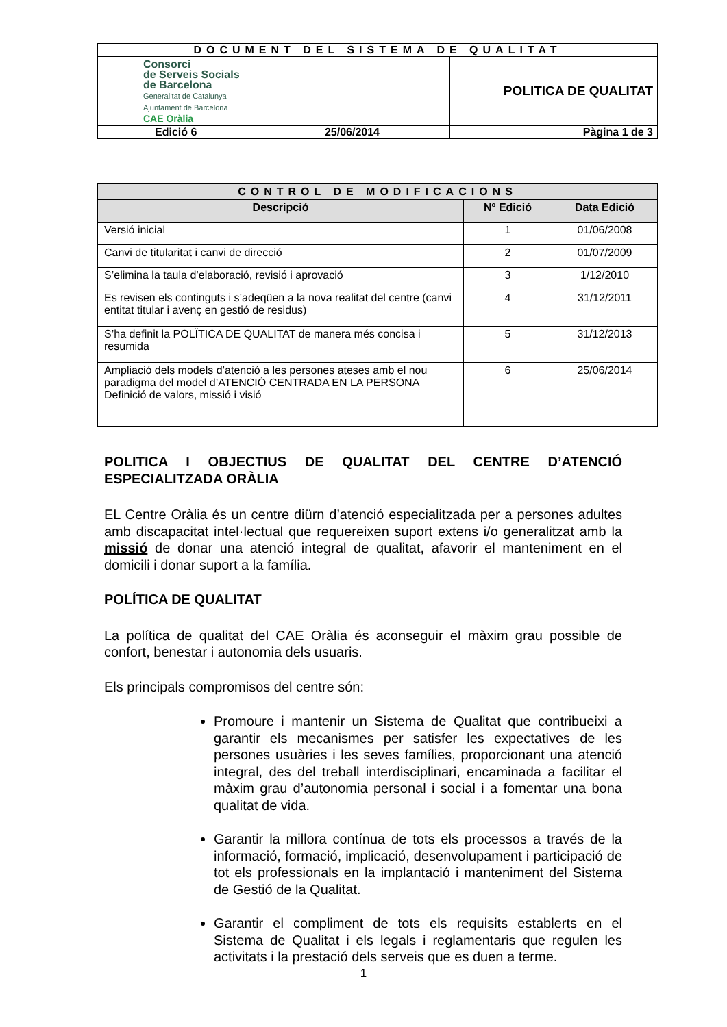| DOCUMENT DEL SISTEMA DE QUALITAT | | |
| Consorci de Serveis Socials de Barcelona Generalitat de Catalunya Ajuntament de Barcelona CAE Oràlia | | POLITICA DE QUALITAT |
| Edició 6 | 25/06/2014 | Pàgina 1 de 3 |
| CONTROL DE MODIFICACIONS | | |
| --- | --- | --- |
| Descripció | Nº Edició | Data Edició |
| Versió inicial | 1 | 01/06/2008 |
| Canvi de titularitat i canvi de direcció | 2 | 01/07/2009 |
| S’elimina la taula d’elaboració, revisió i aprovació | 3 | 1/12/2010 |
| Es revisen els continguts i s’adeqüen a la nova realitat del centre (canvi entitat titular i avenç en gestió de residus) | 4 | 31/12/2011 |
| S’ha definit la POLÏTICA DE QUALITAT de manera més concisa i resumida | 5 | 31/12/2013 |
| Ampliació dels models d’atenció a les persones ateses amb el nou paradigma del model d’ATENCIÓ CENTRADA EN LA PERSONA Definició de valors, missió i visió | 6 | 25/06/2014 |
POLITICA I OBJECTIUS DE QUALITAT DEL CENTRE D’ATENCIÓ ESPECIALITZADA ORÀLIA
EL Centre Oràlia és un centre diürn d’atenció especialitzada per a persones adultes amb discapacitat intel·lectual que requereixen suport extens i/o generalitzat amb la missió de donar una atenció integral de qualitat, afavorir el manteniment en el domicili i donar suport a la família.
POLÍTICA DE QUALITAT
La política de qualitat del CAE Oràlia és aconseguir el màxim grau possible de confort, benestar i autonomia dels usuaris.
Els principals compromisos del centre són:
Promoure i mantenir un Sistema de Qualitat que contribueixi a garantir els mecanismes per satisfer les expectatives de les persones usuàries i les seves famílies, proporcionant una atenció integral, des del treball interdisciplinari, encaminada a facilitar el màxim grau d’autonomia personal i social i a fomentar una bona qualitat de vida.
Garantir la millora contínua de tots els processos a través de la informació, formació, implicació, desenvolupament i participació de tot els professionals en la implantació i manteniment del Sistema de Gestió de la Qualitat.
Garantir el compliment de tots els requisits establerts en el Sistema de Qualitat i els legals i reglamentaris que regulen les activitats i la prestació dels serveis que es duen a terme.
1